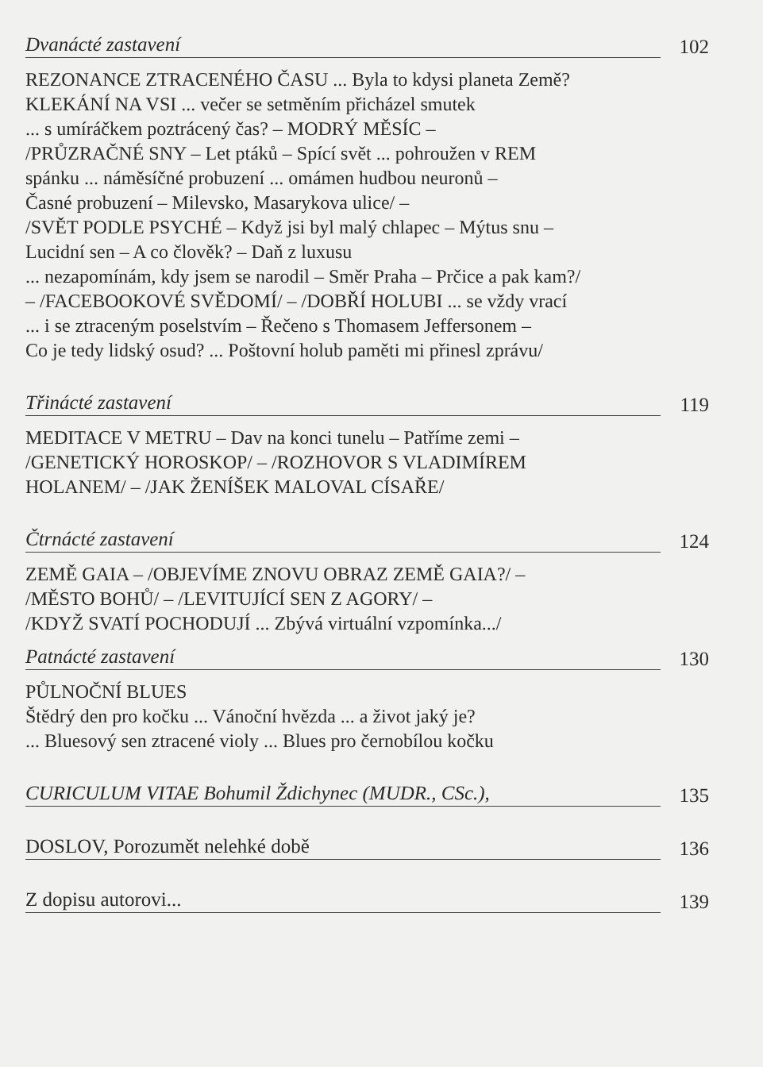Dvanácté zastavení 102
REZONANCE ZTRACENÉHO ČASU ... Byla to kdysi planeta Země?
KLEKÁNÍ NA VSI ... večer se setměním přicházel smutek
... s umíráčkem poztrácený čas? – MODRÝ MĚSÍC –
/PRŮZRAČNÉ SNY – Let ptáků – Spící svět ... pohroužen v REM
spánku ... náměsíčné probuzení ... omámen hudbou neuronů –
Časné probuzení – Milevsko, Masarykova ulice/ –
/SVĚT PODLE PSYCHÉ – Když jsi byl malý chlapec – Mýtus snu –
Lucidní sen – A co člověk? – Daň z luxusu
... nezapomínám, kdy jsem se narodil – Směr Praha – Prčice a pak kam?/
– /FACEBOOKOVÉ SVĚDOMÍ/ – /DOBŘÍ HOLUBI ... se vždy vrací
... i se ztraceným poselstvím – Řečeno s Thomasem Jeffersonem –
Co je tedy lidský osud? ... Poštovní holub paměti mi přinesl zprávu/
Třinácté zastavení 119
MEDITACE V METRU – Dav na konci tunelu – Patříme zemi –
/GENETICKÝ HOROSKOP/ – /ROZHOVOR S VLADIMÍREM
HOLANEM/ – /JAK ŽENÍŠEK MALOVAL CÍSAŘE/
Čtrnácté zastavení 124
ZEMĚ GAIA – /OBJEVÍME ZNOVU OBRAZ ZEMĚ GAIA?/ –
/MĚSTO BOHŮ/ – /LEVITUJÍCÍ SEN Z AGORY/ –
/KDYŽ SVATÍ POCHODUJÍ ... Zbývá virtuální vzpomínka.../
Patnácté zastavení 130
PŮLNOČNÍ BLUES
Štědrý den pro kočku ... Vánoční hvězda ... a život jaký je?
... Bluesový sen ztracené violy ... Blues pro černobílou kočku
CURICULUM VITAE Bohumil Ždichynec (MUDR., CSc.), 135
DOSLOV, Porozumět nelehké době 136
Z dopisu autorovi... 139